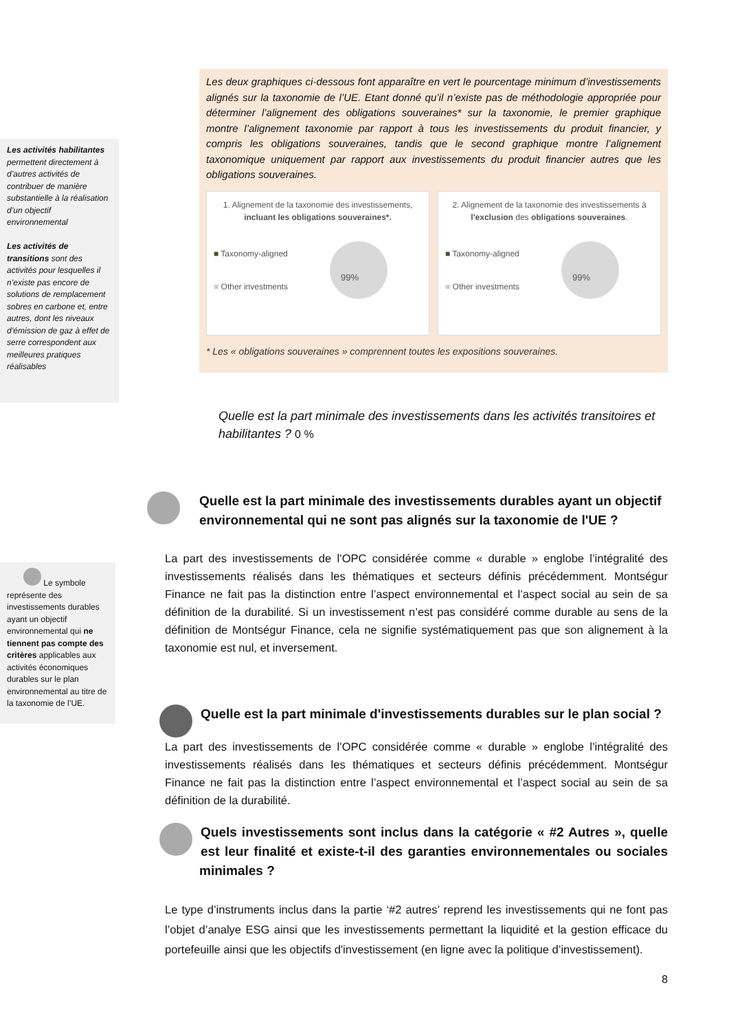Les activités habilitantes permettent directement à d’autres activités de contribuer de manière substantielle à la réalisation d’un objectif environnemental
Les activités de transitions sont des activités pour lesquelles il n’existe pas encore de solutions de remplacement sobres en carbone et, entre autres, dont les niveaux d’émission de gaz à effet de serre correspondent aux meilleures pratiques réalisables
Le symbole représente des investissements durables ayant un objectif environnemental qui ne tiennent pas compte des critères applicables aux activités économiques durables sur le plan environnemental au titre de la taxonomie de l’UE.
Les deux graphiques ci-dessous font apparaître en vert le pourcentage minimum d’investissements alignés sur la taxonomie de l’UE. Etant donné qu’il n’existe pas de méthodologie appropriée pour déterminer l’alignement des obligations souveraines* sur la taxonomie, le premier graphique montre l’alignement taxonomie par rapport à tous les investissements du produit financier, y compris les obligations souveraines, tandis que le second graphique montre l’alignement taxonomique uniquement par rapport aux investissements du produit financier autres que les obligations souveraines.
1. Alignement de la taxonomie des investissements, incluant les obligations souveraines*.
■ Taxonomy-aligned
■ Other investments
99%
2. Alignement de la taxonomie des investissements à l'exclusion des obligations souveraines.
■ Taxonomy-aligned
■ Other investments
99%
* Les « obligations souveraines » comprennent toutes les expositions souveraines.
Quelle est la part minimale des investissements dans les activités transitoires et habilitantes ? 0 %
Quelle est la part minimale des investissements durables ayant un objectif environnemental qui ne sont pas alignés sur la taxonomie de l'UE ?
La part des investissements de l’OPC considérée comme « durable » englobe l’intégralité des investissements réalisés dans les thématiques et secteurs définis précédemment. Montségur Finance ne fait pas la distinction entre l’aspect environnemental et l’aspect social au sein de sa définition de la durabilité. Si un investissement n’est pas considéré comme durable au sens de la définition de Montségur Finance, cela ne signifie systématiquement pas que son alignement à la taxonomie est nul, et inversement.
Quelle est la part minimale d'investissements durables sur le plan social ?
La part des investissements de l’OPC considérée comme « durable » englobe l’intégralité des investissements réalisés dans les thématiques et secteurs définis précédemment. Montségur Finance ne fait pas la distinction entre l’aspect environnemental et l’aspect social au sein de sa définition de la durabilité.
Quels investissements sont inclus dans la catégorie « #2 Autres », quelle est leur finalité et existe-t-il des garanties environnementales ou sociales minimales ?
Le type d’instruments inclus dans la partie ‘#2 autres’ reprend les investissements qui ne font pas l’objet d’analye ESG ainsi que les investissements permettant la liquidité et la gestion efficace du portefeuille ainsi que les objectifs d'investissement (en ligne avec la politique d’investissement).
8